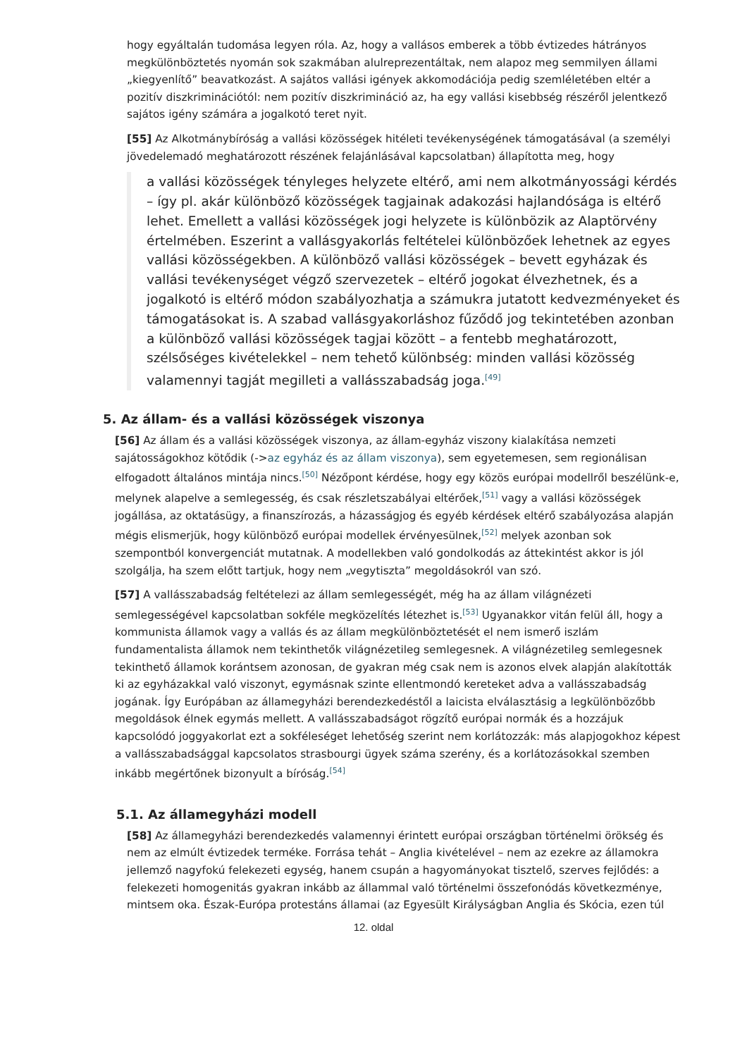hogy egyáltalán tudomása legyen róla. Az, hogy a vallásos emberek a több évtizedes hátrányos megkülönböztetés nyomán sok szakmában alulreprezentáltak, nem alapoz meg semmilyen állami „kiegyenlítő” beavatkozást. A sajátos vallási igények akkomodációja pedig szemléletében eltér a pozitív diszkriminációtól: nem pozitív diszkrimináció az, ha egy vallási kisebbség részéről jelentkező sajátos igény számára a jogalkotó teret nyit.
[55] Az Alkotmánybíróság a vallási közösségek hitéleti tevékenységének támogatásával (a személyi jövedelemadó meghatározott részének felajánlásával kapcsolatban) állapította meg, hogy
a vallási közösségek tényleges helyzete eltérő, ami nem alkotmányossági kérdés – így pl. akár különböző közösségek tagjainak adakozási hajlandósága is eltérő lehet. Emellett a vallási közösségek jogi helyzete is különbözik az Alaptörvény értelmében. Eszerint a vallásgyakorlás feltételei különbözőek lehetnek az egyes vallási közösségekben. A különböző vallási közösségek – bevett egyházak és vallási tevékenységet végző szervezetek – eltérő jogokat élvezhetnek, és a jogalkotó is eltérő módon szabályozhatja a számukra jutatott kedvezményeket és támogatásokat is. A szabad vallásgyakorláshoz fűződő jog tekintetében azonban a különböző vallási közösségek tagjai között – a fentebb meghatározott, szélsőséges kivételekkel – nem tehető különbség: minden vallási közösség valamennyi tagját megilleti a vallásszabadság joga.<sup>[49]</sup>
5. Az állam- és a vallási közösségek viszonya
[56] Az állam és a vallási közösségek viszonya, az állam-egyház viszony kialakítása nemzeti sajátosságokhoz kötődik (->az egyház és az állam viszonya), sem egyetemesen, sem regionálisan elfogadott általános mintája nincs.<sup>[50]</sup> Nézőpont kérdése, hogy egy közös európai modellről beszélünk-e, melynek alapelve a semlegesség, és csak részletszabályai eltérőek,<sup>[51]</sup> vagy a vallási közösségek jogállása, az oktatásügy, a finanszírozás, a házasságjog és egyéb kérdések eltérő szabályozása alapján mégis elismerjük, hogy különböző európai modellek érvényesülnek,<sup>[52]</sup> melyek azonban sok szempontból konvergenciát mutatnak. A modellekben való gondolkodás az áttekintést akkor is jól szolgálja, ha szem előtt tartjuk, hogy nem „vegytiszta” megoldásokról van szó.
[57] A vallásszabadság feltételezi az állam semlegességét, még ha az állam világnézeti semlegességével kapcsolatban sokféle megközelítés létezhet is.<sup>[53]</sup> Ugyanakkor vitán felül áll, hogy a kommunista államok vagy a vallás és az állam megkülönböztetését el nem ismerő iszlám fundamentalista államok nem tekinthetők világnézetileg semlegesnek. A világnézetileg semlegesnek tekinthető államok korántsem azonosan, de gyakran még csak nem is azonos elvek alapján alakították ki az egyházakkal való viszonyt, egymásnak szinte ellentmondó kereteket adva a vallásszabadság jogának. Így Európában az államegyházi berendezkedéstől a laicista elválasztásig a legkülönbözőbb megoldások élnek egymás mellett. A vallásszabadságot rögzítő európai normák és a hozzájuk kapcsolódó joggyakorlat ezt a sokféleséget lehetőség szerint nem korlátozzák: más alapjogokhoz képest a vallásszabadsággal kapcsolatos strasbourgi ügyek száma szerény, és a korlátozásokkal szemben inkább megértőnek bizonyult a bíróság.<sup>[54]</sup>
5.1. Az államegyházi modell
[58] Az államegyházi berendezkedés valamennyi érintett európai országban történelmi örökség és nem az elmúlt évtizedek terméke. Forrása tehát – Anglia kivételével – nem az ezekre az államokra jellemző nagyfokú felekezeti egység, hanem csupán a hagyományokat tisztelő, szerves fejlődés: a felekezeti homogenitás gyakran inkább az állammal való történelmi összefonódás következménye, mintsem oka. Észak-Európa protestáns államai (az Egyesült Királyságban Anglia és Skócia, ezen túl
12. oldal